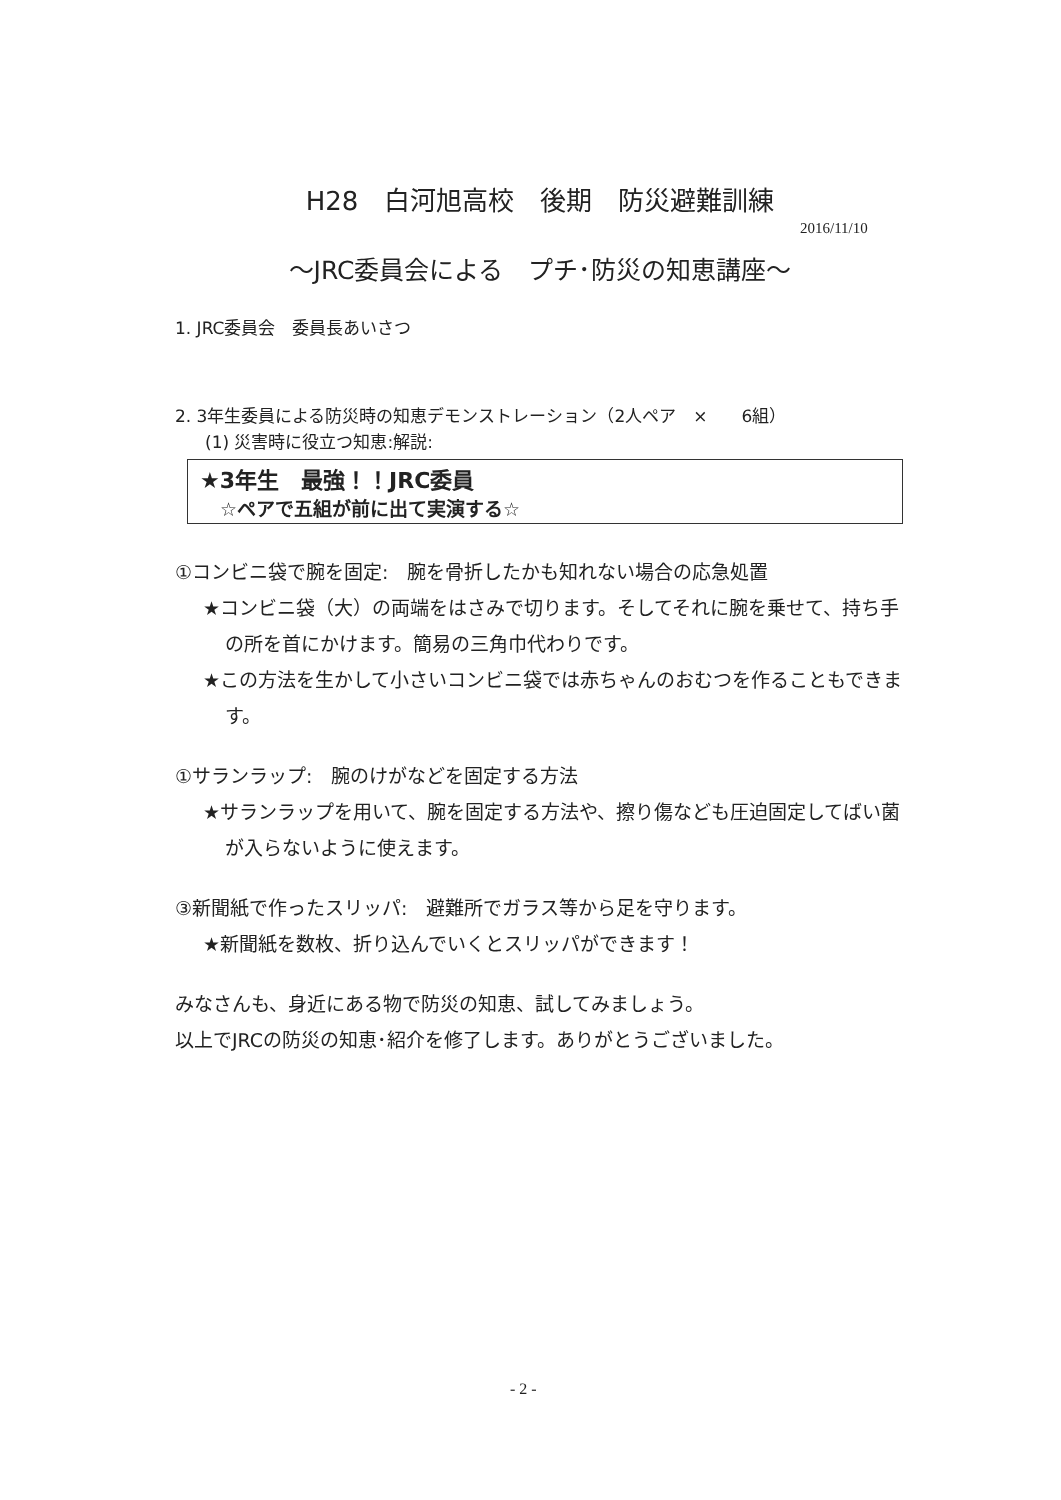H28　白河旭高校　後期　防災避難訓練
2016/11/10
～JRC委員会による　プチ･防災の知恵講座～
1. JRC委員会　委員長あいさつ
2. 3年生委員による防災時の知恵デモンストレーション（2人ペア　×　　6組）
(1) 災害時に役立つ知恵:解説:
★3年生　最強！！JRC委員
☆ペアで五組が前に出て実演する☆
①コンビニ袋で腕を固定:　腕を骨折したかも知れない場合の応急処置
★コンビニ袋（大）の両端をはさみで切ります。そしてそれに腕を乗せて、持ち手の所を首にかけます。簡易の三角巾代わりです。
★この方法を生かして小さいコンビニ袋では赤ちゃんのおむつを作ることもできます。
①サランラップ:　腕のけがなどを固定する方法
★サランラップを用いて、腕を固定する方法や、擦り傷なども圧迫固定してばい菌が入らないように使えます。
③新聞紙で作ったスリッパ:　避難所でガラス等から足を守ります。
★新聞紙を数枚、折り込んでいくとスリッパができます！
みなさんも、身近にある物で防災の知恵、試してみましょう。
以上でJRCの防災の知恵･紹介を修了します。ありがとうございました。
- 2 -